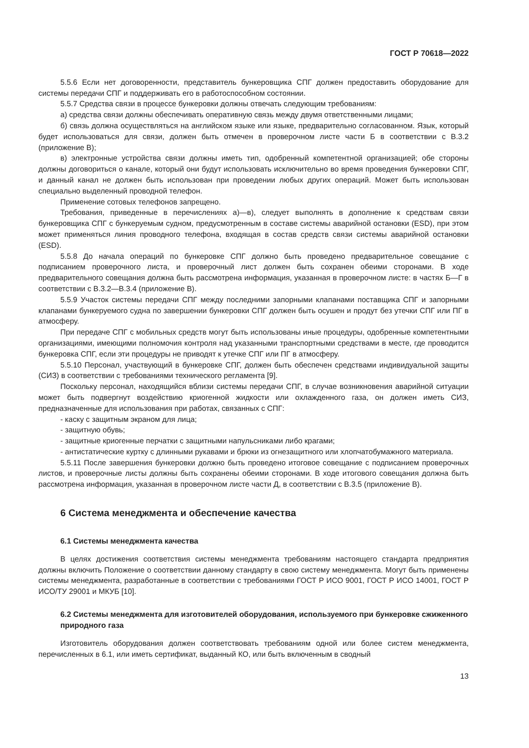ГОСТ Р 70618—2022
5.5.6 Если нет договоренности, представитель бункеровщика СПГ должен предоставить оборудование для системы передачи СПГ и поддерживать его в работоспособном состоянии.
5.5.7 Средства связи в процессе бункеровки должны отвечать следующим требованиям:
а) средства связи должны обеспечивать оперативную связь между двумя ответственными лицами;
б) связь должна осуществляться на английском языке или языке, предварительно согласованном. Язык, который будет использоваться для связи, должен быть отмечен в проверочном листе части Б в соответствии с В.3.2 (приложение В);
в) электронные устройства связи должны иметь тип, одобренный компетентной организацией; обе стороны должны договориться о канале, который они будут использовать исключительно во время проведения бункеровки СПГ, и данный канал не должен быть использован при проведении любых других операций. Может быть использован специально выделенный проводной телефон.
Применение сотовых телефонов запрещено.
Требования, приведенные в перечислениях а)—в), следует выполнять в дополнение к средствам связи бункеровщика СПГ с бункеруемым судном, предусмотренным в составе системы аварийной остановки (ESD), при этом может применяться линия проводного телефона, входящая в состав средств связи системы аварийной остановки (ESD).
5.5.8 До начала операций по бункеровке СПГ должно быть проведено предварительное совещание с подписанием проверочного листа, и проверочный лист должен быть сохранен обеими сторонами. В ходе предварительного совещания должна быть рассмотрена информация, указанная в проверочном листе: в частях Б—Г в соответствии с В.3.2—В.3.4 (приложение В).
5.5.9 Участок системы передачи СПГ между последними запорными клапанами поставщика СПГ и запорными клапанами бункеруемого судна по завершении бункеровки СПГ должен быть осушен и продут без утечки СПГ или ПГ в атмосферу.
При передаче СПГ с мобильных средств могут быть использованы иные процедуры, одобренные компетентными организациями, имеющими полномочия контроля над указанными транспортными средствами в месте, где проводится бункеровка СПГ, если эти процедуры не приводят к утечке СПГ или ПГ в атмосферу.
5.5.10 Персонал, участвующий в бункеровке СПГ, должен быть обеспечен средствами индивидуальной защиты (СИЗ) в соответствии с требованиями технического регламента [9].
Поскольку персонал, находящийся вблизи системы передачи СПГ, в случае возникновения аварийной ситуации может быть подвергнут воздействию криогенной жидкости или охлажденного газа, он должен иметь СИЗ, предназначенные для использования при работах, связанных с СПГ:
- каску с защитным экраном для лица;
- защитную обувь;
- защитные криогенные перчатки с защитными напульсниками либо крагами;
- антистатические куртку с длинными рукавами и брюки из огнезащитного или хлопчатобумажного материала.
5.5.11 После завершения бункеровки должно быть проведено итоговое совещание с подписанием проверочных листов, и проверочные листы должны быть сохранены обеими сторонами. В ходе итогового совещания должна быть рассмотрена информация, указанная в проверочном листе части Д, в соответствии с В.3.5 (приложение В).
6 Система менеджмента и обеспечение качества
6.1 Системы менеджмента качества
В целях достижения соответствия системы менеджмента требованиям настоящего стандарта предприятия должны включить Положение о соответствии данному стандарту в свою систему менеджмента. Могут быть применены системы менеджмента, разработанные в соответствии с требованиями ГОСТ Р ИСО 9001, ГОСТ Р ИСО 14001, ГОСТ Р ИСО/ТУ 29001 и МКУБ [10].
6.2 Системы менеджмента для изготовителей оборудования, используемого при бункеровке сжиженного природного газа
Изготовитель оборудования должен соответствовать требованиям одной или более систем менеджмента, перечисленных в 6.1, или иметь сертификат, выданный КО, или быть включенным в сводный
13